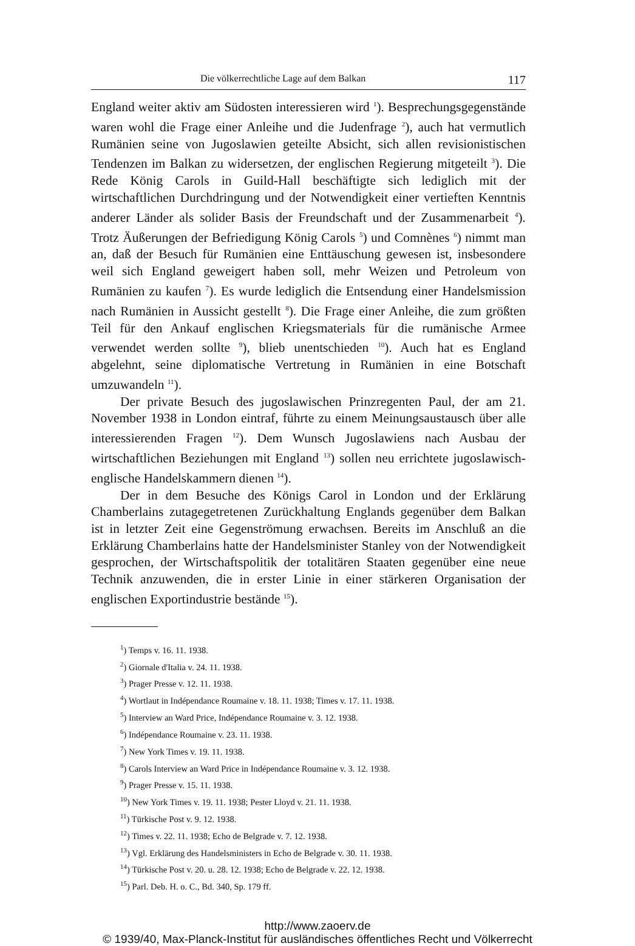Die völkerrechtliche Lage auf dem Balkan 117
England weiter aktiv am Südosten interessieren wird <sup>1</sup>). Besprechungsgegenstände waren wohl die Frage einer Anleihe und die Judenfrage <sup>2</sup>), auch hat vermutlich Rumänien seine von Jugoslawien geteilte Absicht, sich allen revisionistischen Tendenzen im Balkan zu widersetzen, der englischen Regierung mitgeteilt <sup>3</sup>). Die Rede König Carols in Guild-Hall beschäftigte sich lediglich mit der wirtschaftlichen Durchdringung und der Notwendigkeit einer vertieften Kenntnis anderer Länder als solider Basis der Freundschaft und der Zusammenarbeit <sup>4</sup>). Trotz Äußerungen der Befriedigung König Carols <sup>5</sup>) und Comnènes <sup>6</sup>) nimmt man an, daß der Besuch für Rumänien eine Enttäuschung gewesen ist, insbesondere weil sich England geweigert haben soll, mehr Weizen und Petroleum von Rumänien zu kaufen <sup>7</sup>). Es wurde lediglich die Entsendung einer Handelsmission nach Rumänien in Aussicht gestellt <sup>8</sup>). Die Frage einer Anleihe, die zum größten Teil für den Ankauf englischen Kriegsmaterials für die rumänische Armee verwendet werden sollte <sup>9</sup>), blieb unentschieden <sup>10</sup>). Auch hat es England abgelehnt, seine diplomatische Vertretung in Rumänien in eine Botschaft umzuwandeln <sup>11</sup>).
Der private Besuch des jugoslawischen Prinzregenten Paul, der am 21. November 1938 in London eintraf, führte zu einem Meinungsaustausch über alle interessierenden Fragen <sup>12</sup>). Dem Wunsch Jugoslawiens nach Ausbau der wirtschaftlichen Beziehungen mit England <sup>13</sup>) sollen neu errichtete jugoslawisch-englische Handelskammern dienen <sup>14</sup>).
Der in dem Besuche des Königs Carol in London und der Erklärung Chamberlains zutagegetretenen Zurückhaltung Englands gegenüber dem Balkan ist in letzter Zeit eine Gegenströmung erwachsen. Bereits im Anschluß an die Erklärung Chamberlains hatte der Handelsminister Stanley von der Notwendigkeit gesprochen, der Wirtschaftspolitik der totalitären Staaten gegenüber eine neue Technik anzuwenden, die in erster Linie in einer stärkeren Organisation der englischen Exportindustrie bestände <sup>15</sup>).
<sup>1</sup>) Temps v. 16. 11. 1938.
<sup>2</sup>) Giornale d'Italia v. 24. 11. 1938.
<sup>3</sup>) Prager Presse v. 12. 11. 1938.
<sup>4</sup>) Wortlaut in Indépendance Roumaine v. 18. 11. 1938; Times v. 17. 11. 1938.
<sup>5</sup>) Interview an Ward Price, Indépendance Roumaine v. 3. 12. 1938.
<sup>6</sup>) Indépendance Roumaine v. 23. 11. 1938.
<sup>7</sup>) New York Times v. 19. 11. 1938.
<sup>8</sup>) Carols Interview an Ward Price in Indépendance Roumaine v. 3. 12. 1938.
<sup>9</sup>) Prager Presse v. 15. 11. 1938.
<sup>10</sup>) New York Times v. 19. 11. 1938; Pester Lloyd v. 21. 11. 1938.
<sup>11</sup>) Türkische Post v. 9. 12. 1938.
<sup>12</sup>) Times v. 22. 11. 1938; Echo de Belgrade v. 7. 12. 1938.
<sup>13</sup>) Vgl. Erklärung des Handelsministers in Echo de Belgrade v. 30. 11. 1938.
<sup>14</sup>) Türkische Post v. 20. u. 28. 12. 1938; Echo de Belgrade v. 22. 12. 1938.
<sup>15</sup>) Parl. Deb. H. o. C., Bd. 340, Sp. 179 ff.
http://www.zaoerv.de
© 1939/40, Max-Planck-Institut für ausländisches öffentliches Recht und Völkerrecht